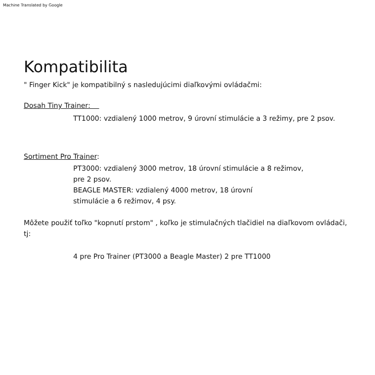Machine Translated by Google
Kompatibilita
" Finger Kick" je kompatibilný s nasledujúcimi diaľkovými ovládačmi:
Dosah Tiny Trainer:
TT1000: vzdialený 1000 metrov, 9 úrovní stimulácie a 3 režimy, pre 2 psov.
Sortiment Pro Trainer:
PT3000: vzdialený 3000 metrov, 18 úrovní stimulácie a 8 režimov,
pre 2 psov.
BEAGLE MASTER: vzdialený 4000 metrov, 18 úrovní
stimulácie a 6 režimov, 4 psy.
Môžete použiť toľko "kopnutí prstom" , koľko je stimulačných tlačidiel na diaľkovom ovládači, tj:
4 pre Pro Trainer (PT3000 a Beagle Master) 2 pre TT1000